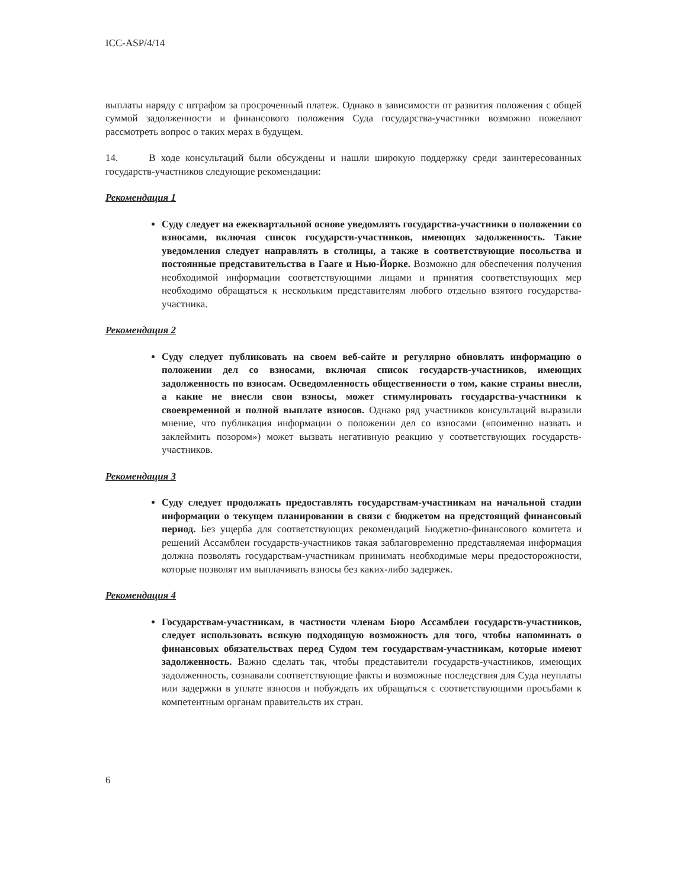ICC-ASP/4/14
выплаты наряду с штрафом за просроченный платеж. Однако в зависимости от развития положения с общей суммой задолженности и финансового положения Суда государства-участники возможно пожелают рассмотреть вопрос о таких мерах в будущем.
14. В ходе консультаций были обсуждены и нашли широкую поддержку среди заинтересованных государств-участников следующие рекомендации:
Рекомендация 1
Суду следует на ежеквартальной основе уведомлять государства-участники о положении со взносами, включая список государств-участников, имеющих задолженность. Такие уведомления следует направлять в столицы, а также в соответствующие посольства и постоянные представительства в Гааге и Нью-Йорке. Возможно для обеспечения получения необходимой информации соответствующими лицами и принятия соответствующих мер необходимо обращаться к нескольким представителям любого отдельно взятого государства-участника.
Рекомендация 2
Суду следует публиковать на своем веб-сайте и регулярно обновлять информацию о положении дел со взносами, включая список государств-участников, имеющих задолженность по взносам. Осведомленность общественности о том, какие страны внесли, а какие не внесли свои взносы, может стимулировать государства-участники к своевременной и полной выплате взносов. Однако ряд участников консультаций выразили мнение, что публикация информации о положении дел со взносами («поименно назвать и заклеймить позором») может вызвать негативную реакцию у соответствующих государств-участников.
Рекомендация 3
Суду следует продолжать предоставлять государствам-участникам на начальной стадии информации о текущем планировании в связи с бюджетом на предстоящий финансовый период. Без ущерба для соответствующих рекомендаций Бюджетно-финансового комитета и решений Ассамблеи государств-участников такая заблаговременно представляемая информация должна позволять государствам-участникам принимать необходимые меры предосторожности, которые позволят им выплачивать взносы без каких-либо задержек.
Рекомендация 4
Государствам-участникам, в частности членам Бюро Ассамблеи государств-участников, следует использовать всякую подходящую возможность для того, чтобы напоминать о финансовых обязательствах перед Судом тем государствам-участникам, которые имеют задолженность. Важно сделать так, чтобы представители государств-участников, имеющих задолженность, сознавали соответствующие факты и возможные последствия для Суда неуплаты или задержки в уплате взносов и побуждать их обращаться с соответствующими просьбами к компетентным органам правительств их стран.
6